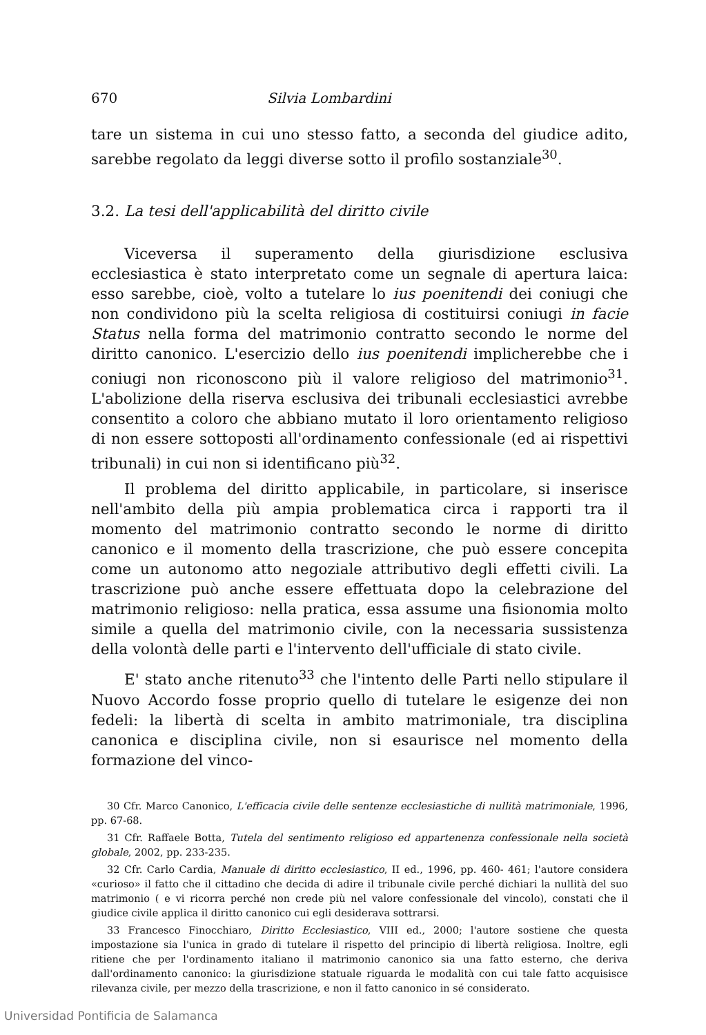670 Silvia Lombardini
tare un sistema in cui uno stesso fatto, a seconda del giudice adito, sarebbe regolato da leggi diverse sotto il profilo sostanziale<sup>30</sup>.
3.2. La tesi dell'applicabilità del diritto civile
Viceversa il superamento della giurisdizione esclusiva ecclesiastica è stato interpretato come un segnale di apertura laica: esso sarebbe, cioè, volto a tutelare lo ius poenitendi dei coniugi che non condividono più la scelta religiosa di costituirsi coniugi in facie Status nella forma del matrimonio contratto secondo le norme del diritto canonico. L'esercizio dello ius poenitendi implicherebbe che i coniugi non riconoscono più il valore religioso del matrimonio<sup>31</sup>. L'abolizione della riserva esclusiva dei tribunali ecclesiastici avrebbe consentito a coloro che abbiano mutato il loro orientamento religioso di non essere sottoposti all'ordinamento confessionale (ed ai rispettivi tribunali) in cui non si identificano più<sup>32</sup>.
Il problema del diritto applicabile, in particolare, si inserisce nell'ambito della più ampia problematica circa i rapporti tra il momento del matrimonio contratto secondo le norme di diritto canonico e il momento della trascrizione, che può essere concepita come un autonomo atto negoziale attributivo degli effetti civili. La trascrizione può anche essere effettuata dopo la celebrazione del matrimonio religioso: nella pratica, essa assume una fisionomia molto simile a quella del matrimonio civile, con la necessaria sussistenza della volontà delle parti e l'intervento dell'ufficiale di stato civile.
E' stato anche ritenuto<sup>33</sup> che l'intento delle Parti nello stipulare il Nuovo Accordo fosse proprio quello di tutelare le esigenze dei non fedeli: la libertà di scelta in ambito matrimoniale, tra disciplina canonica e disciplina civile, non si esaurisce nel momento della formazione del vinco-
30 Cfr. Marco Canonico, L'efficacia civile delle sentenze ecclesiastiche di nullità matrimoniale, 1996, pp. 67-68.
31 Cfr. Raffaele Botta, Tutela del sentimento religioso ed appartenenza confessionale nella società globale, 2002, pp. 233-235.
32 Cfr. Carlo Cardia, Manuale di diritto ecclesiastico, II ed., 1996, pp. 460- 461; l'autore considera «curioso» il fatto che il cittadino che decida di adire il tribunale civile perché dichiari la nullità del suo matrimonio ( e vi ricorra perché non crede più nel valore confessionale del vincolo), constati che il giudice civile applica il diritto canonico cui egli desiderava sottrarsi.
33 Francesco Finocchiaro, Diritto Ecclesiastico, VIII ed., 2000; l'autore sostiene che questa impostazione sia l'unica in grado di tutelare il rispetto del principio di libertà religiosa. Inoltre, egli ritiene che per l'ordinamento italiano il matrimonio canonico sia una fatto esterno, che deriva dall'ordinamento canonico: la giurisdizione statuale riguarda le modalità con cui tale fatto acquisisce rilevanza civile, per mezzo della trascrizione, e non il fatto canonico in sé considerato.
Universidad Pontificia de Salamanca